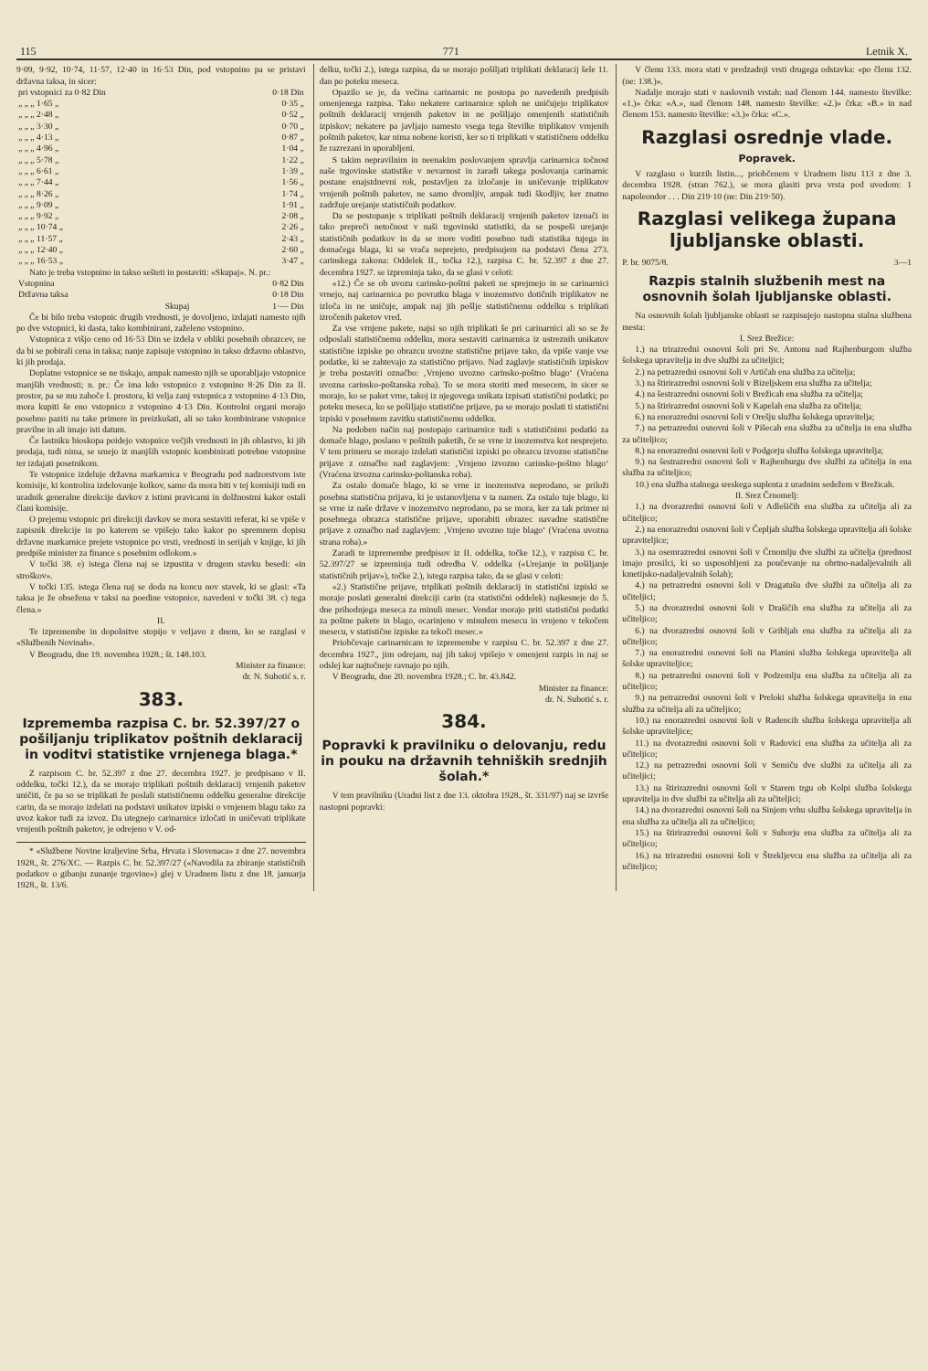115 771 Letnik X.
9·09, 9·92, 10·74, 11·57, 12·40 in 16·53 Din, pod vstopnino pa se pristavi državna taksa, in sicer:
| pri vstopnici za 0·82 Din | 0·18 Din |
| „ „ „ 1·65 „ | 0·35 „ |
| „ „ „ 2·48 „ | 0·52 „ |
| „ „ „ 3·30 „ | 0·70 „ |
| „ „ „ 4·13 „ | 0·87 „ |
| „ „ „ 4·96 „ | 1·04 „ |
| „ „ „ 5·78 „ | 1·22 „ |
| „ „ „ 6·61 „ | 1·39 „ |
| „ „ „ 7·44 „ | 1·56 „ |
| „ „ „ 8·26 „ | 1·74 „ |
| „ „ „ 9·09 „ | 1·91 „ |
| „ „ „ 9·92 „ | 2·08 „ |
| „ „ „ 10·74 „ | 2·26 „ |
| „ „ „ 11·57 „ | 2·43 „ |
| „ „ „ 12·40 „ | 2·60 „ |
| „ „ „ 16·53 „ | 3·47 „ |
Nato je treba vstopnino in takso sešteti in postaviti: «Skupaj». N. pr.:
| Vstopnina | 0·82 Din |
| Državna taksa | 0·18 Din |
| Skupaj | 1·— Din |
Če bi bilo treba vstopnic drugih vrednosti, je dovoljeno, izdajati namesto njih po dve vstopnici, ki dasta, tako kombinirani, zaželeno vstopnino.
Vstopnica z višjo ceno od 16·53 Din se izdela v obliki posebnih obrazcev, ne da bi se pobirali cena in taksa; nanje zapisuje vstopnino in takso državno oblastvo, ki jih prodaja.
Doplatne vstopnice se ne tiskajo, ampak namesto njih se uporabljajo vstopnice manjših vrednosti; n. pr.: Če ima kdo vstopnico z vstopnino 8·26 Din za II. prostor, pa se mu zahoče I. prostora, ki velja zanj vstopnica z vstopnino 4·13 Din, mora kupiti še eno vstopnico z vstopnino 4·13 Din. Kontrolni organi morajo posebno paziti na take primere in preizkušati, ali so tako kombinirane vstopnice pravilne in ali imajo isti datum.
Če lastniku bioskopa poidejo vstopnice večjih vrednosti in jih oblastvo, ki jih prodaja, tudi nima, se smejo iz manjših vstopnic kombinirati potrebne vstopnine ter izdajati posetnikom.
Te vstopnice izdeluje državna markarnica v Beogradu pod nadzorstvom iste komisije, ki kontrolira izdelovanje kolkov, samo da mora biti v tej komisiji tudi en uradnik generalne direkcije davkov z istimi pravicami in dolžnostmi kakor ostali člani komisije.
O prejemu vstopnic pri direkciji davkov se mora sestaviti referat, ki se vpiše v zapisnik direkcije in po katerem se vpišejo tako kakor po spremnem dopisu državne markarnice prejete vstopnice po vrsti, vrednosti in serijah v knjige, ki jih predpiše minister za finance s posebnim odlokom.»
V točki 38. e) istega člena naj se izpustita v drugem stavku besedi: «in stroškov».
V točki 135. istega člena naj se doda na koncu nov stavek, ki se glasi: «Ta taksa je že obsežena v taksi na poedine vstopnice, navedeni v točki 38. c) tega člena.»
II.
Te izpremembe in dopolnitve stopijo v veljavo z dnem, ko se razglasi v «Službenih Novinah».
V Beogradu, dne 19. novembra 1928.; št. 148.103.
Minister za finance:
dr. N. Subotić s. r.
383.
Izprememba razpisa C. br. 52.397/27 o pošiljanju triplikatov poštnih deklaracij in voditvi statistike vrnjenega blaga.*
Z razpisom C. br. 52.397 z dne 27. decembra 1927. je predpisano v II. oddelku, točki 12.), da se morajo triplikati poštnih deklaracij vrnjenih paketov uničiti, če pa so se triplikati že poslali statističnemu oddelku generalne direkcije carin, da se morajo izdelati na podstavi unikatov izpiski o vrnjenem blagu tako za uvoz kakor tudi za izvoz. Da utegnejo carinarnice izločati in uničevati triplikate vrnjenih poštnih paketov, je odrejeno v V. od-
* «Službene Novine kraljevine Srba, Hrvata i Slovenaca» z dne 27. novembra 1928., št. 276/XC. — Razpis C. br. 52.397/27 («Navodila za zbiranje statističnih podatkov o gibanju zunanje trgovine») glej v Uradnem listu z dne 18. januarja 1928., št. 13/6.
delku, točki 2.), istega razpisa, da se morajo pošiljati triplikati deklaracij šele 11. dan po poteku meseca.
Opazilo se je, da večina carinarnic ne postopa po navedenih predpisih omenjenega razpisa. Tako nekatere carinarnice sploh ne uničujejo triplikatov poštnih deklaracij vrnjenih paketov in ne pošiljajo omenjenih statističnih izpiskov; nekatere pa javljajo namesto vsega tega številke triplikatov vrnjenih poštnih paketov, kar nima nobene koristi, ker so ti triplikati v statističnem oddelku že razrezani in uporabljeni.
S takim nepravilnim in neenakim poslovanjem spravlja carinarnica točnost naše trgovinske statistike v nevarnost in zaradi takega poslovanja carinarnic postane enajstdnevni rok, postavljen za izločanje in uničevanje triplikatov vrnjenih poštnih paketov, ne samo dvomljiv, ampak tudi škodljiv, ker znatno zadržuje urejanje statističnih podatkov.
Da se postopanje s triplikati poštnih deklaracij vrnjenih paketov izenači in tako prepreči netočnost v naši trgovinski statistiki, da se pospeši urejanje statističnih podatkov in da se more voditi posebno tudi statistika tujega in domačega blaga, ki se vrača neprejeto, predpisujem na podstavi člena 273. carinskega zakona: Oddelek II., točka 12.), razpisa C. br. 52.397 z dne 27. decembra 1927. se izpreminja tako, da se glasi v celoti:
«12.) Če se ob uvozu carinsko-poštni paketi ne sprejmejo in se carinarnici vrnejo, naj carinarnica po povratku blaga v inozemstvo dotičnih triplikatov ne izloča in ne uničuje, ampak naj jih pošlje statističnemu oddelku s triplikati izročenih paketov vred.
Za vse vrnjene pakete, najsi so njih triplikati še pri carinarnici ali so se že odposlali statističnemu oddelku, mora sestaviti carinarnica iz ustreznih unikatov statistične izpiske po obrazcu uvozne statistične prijave tako, da vpiše vanje vse podatke, ki se zahtevajo za statistično prijavo. Nad zaglavje statističnih izpiskov je treba postaviti označbo: ‚Vrnjeno uvozno carinsko-poštno blago‘ (Vraćena uvozna carinsko-poštanska roba). To se mora storiti med mesecem, in sicer se morajo, ko se paket vrne, takoj iz njegovega unikata izpisati statistični podatki; po poteku meseca, ko se pošiljajo statistične prijave, pa se morajo poslati ti statistični izpiski v posebnem zavitku statističnemu oddelku.
Na podoben način naj postopajo carinarnice tudi s statističnimi podatki za domače blago, poslano v poštnih paketih, če se vrne iz inozemstva kot nesprejeto. V tem primeru se morajo izdelati statistični izpiski po obrazcu izvozne statistične prijave z označbo nad zaglavjem: ‚Vrnjeno izvozno carinsko-poštno blago‘ (Vraćena izvozna carinsko-poštanska roba).
Za ostalo domače blago, ki se vrne iz inozemstva neprodano, se priloži posebna statistična prijava, ki je ustanovljena v ta namen. Za ostalo tuje blago, ki se vrne iz naše države v inozemstvo neprodano, pa se mora, ker za tak primer ni posebnega obrazca statistične prijave, uporabiti obrazec navadne statistične prijave z označbo nad zaglavjem: ‚Vrnjeno uvozno tuje blago‘ (Vraćena uvozna strana roba).»
Zaradi te izpremembe predpisov iz II. oddelka, točke 12.), v razpisu C. br. 52.397/27 se izpreminja tudi odredba V. oddelka («Urejanje in pošiljanje statističnih prijav»), točke 2.), istega razpisa tako, da se glasi v celoti:
«2.) Statistične prijave, triplikati poštnih deklaracij in statistični izpiski se morajo poslati generalni direkciji carin (za statistični oddelek) najkesneje do 5. dne prihodnjega meseca za minuli mesec. Vendar morajo priti statistični podatki za poštne pakete in blago, ocarinjeno v minulem mesecu in vrnjeno v tekočem mesecu, v statistične izpiske za tekoči mesec.»
Priobčevaje carinarnicam te izpremembe v razpisu C. br. 52.397 z dne 27. decembra 1927., jim odrejam, naj jih takoj vpišejo v omenjeni razpis in naj se odslej kar najtočneje ravnajo po njih.
V Beogradu, dne 20. novembra 1928.; C. br. 43.842.
Minister za finance:
dr. N. Subotić s. r.
384.
Popravki k pravilniku o delovanju, redu in pouku na državnih tehniških srednjih šolah.*
V tem pravilniku (Uradni list z dne 13. oktobra 1928., št. 331/97) naj se izvrše nastopni popravki:
V členu 133. mora stati v predzadnji vrsti drugega odstavka: «po členu 132. (ne: 138.)».
Nadalje morajo stati v naslovnih vrstah: nad členom 144. namesto številke: «1.)» črka: «A.», nad členom 148. namesto številke: «2.)» črka: «B.» in nad členom 153. namesto številke: «3.)» črka: «C.».
Razglasi osrednje vlade.
Popravek.
V razglasu o kurzih listin..., priobčenem v Uradnem listu 113 z dne 3. decembra 1928. (stran 762.), se mora glasiti prva vrsta pod uvodom: 1 napoleondor . . . Din 219·10 (ne: Din 219·50).
Razglasi velikega župana ljubljanske oblasti.
P. br. 9075/8. 3—1
Razpis stalnih službenih mest na osnovnih šolah ljubljanske oblasti.
Na osnovnih šolah ljubljanske oblasti se razpisujejo nastopna stalna službena mesta:
I. Srez Brežice:
1.) na trirazredni osnovni šoli pri Sv. Antonu nad Rajhenburgom služba šolskega upravitelja in dve službi za učiteljici;
2.) na petrazredni osnovni šoli v Artičah ena služba za učitelja;
3.) na štirirazredni osnovni šoli v Bizeljskem ena služba za učitelja;
4.) na šestrazredni osnovni šoli v Brežicah ena služba za učitelja;
5.) na štirirazredni osnovni šoli v Kapelah ena služba za učitelja;
6.) na enorazredni osnovni šoli v Orešju služba šolskega upravitelja;
7.) na petrazredni osnovni šoli v Pišecah ena služba za učitelja in ena služba za učiteljico;
8.) na enorazredni osnovni šoli v Podgorju služba šolskega upravitelja;
9.) na šestrazredni osnovni šoli v Rajhenburgu dve službi za učitelja in ena služba za učiteljico;
10.) ena služba stalnega sreskega suplenta z uradnim sedežem v Brežicah.
II. Srez Črnomelj:
1.) na dvorazredni osnovni šoli v Adlešičih ena služba za učitelja ali za učiteljico;
2.) na enorazredni osnovni šoli v Čepljah služba šolskega upravitelja ali šolske upraviteljice;
3.) na osemrazredni osnovni šoli v Črnomlju dve službi za učitelja (prednost imajo prosilci, ki so usposobljeni za poučevanje na obrtno-nadaljevalnih ali kmetijsko-nadaljevalnih šolah);
4.) na petrazredni osnovni šoli v Dragatušu dve službi za učitelja ali za učiteljici;
5.) na dvorazredni osnovni šoli v Drašičih ena služba za učitelja ali za učiteljico;
6.) na dvorazredni osnovni šoli v Gribljah ena služba za učitelja ali za učiteljico;
7.) na enorazredni osnovni šoli na Planini služba šolskega upravitelja ali šolske upraviteljice;
8.) na petrazredni osnovni šoli v Podzemlju ena služba za učitelja ali za učiteljico;
9.) na petrazredni osnovni šoli v Preloki služba šolskega upravitelja in ena služba za učitelja ali za učiteljico;
10.) na enorazredni osnovni šoli v Radencih služba šolskega upravitelja ali šolske upraviteljice;
11.) na dvorazredni osnovni šoli v Radovici ena služba za učitelja ali za učiteljico;
12.) na petrazredni osnovni šoli v Semiču dve službi za učitelja ali za učiteljici;
13.) na štirirazredni osnovni šoli v Starem trgu ob Kolpi služba šolskega upravitelja in dve službi za učitelja ali za učiteljici;
14.) na dvorazredni osnovni šoli na Sinjem vrhu služba šolskega upravitelja in ena služba za učitelja ali za učiteljico;
15.) na štirirazredni osnovni šoli v Suhorju ena služba za učitelja ali za učiteljico;
16.) na trirazredni osnovni šoli v Štrekljevcu ena služba za učitelja ali za učiteljico;